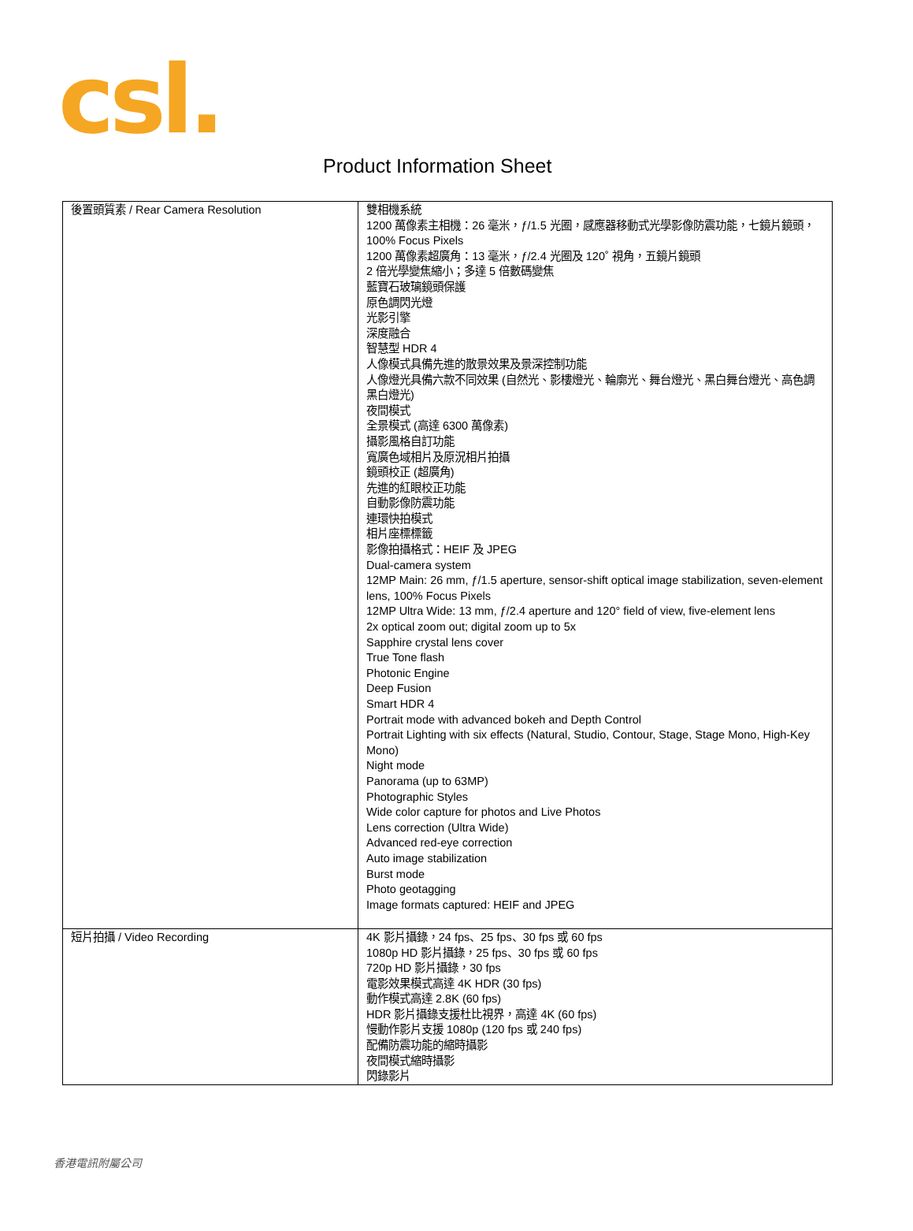csl.
Product Information Sheet
| 後置頭質素 / Rear Camera Resolution | 雙相機系統 1200 萬像素主相機：26 毫米，ƒ/1.5 光圈，感應器移動式光學影像防震功能，七鏡片鏡頭，100% Focus Pixels 1200 萬像素超廣角：13 毫米，ƒ/2.4 光圈及 120˚ 視角，五鏡片鏡頭 2 倍光學變焦縮小；多達 5 倍數碼變焦 藍寶石玻璃鏡頭保護 原色調閃光燈 光影引擎 深度融合 智慧型 HDR 4 人像模式具備先進的散景效果及景深控制功能 人像燈光具備六款不同效果 (自然光、影樓燈光、輪廓光、舞台燈光、黑白舞台燈光、高色調黑白燈光) 夜間模式 全景模式 (高達 6300 萬像素) 攝影風格自訂功能 寬廣色域相片及原況相片拍攝 鏡頭校正 (超廣角) 先進的紅眼校正功能 自動影像防震功能 連環快拍模式 相片座標標籤 影像拍攝格式：HEIF 及 JPEG Dual-camera system 12MP Main: 26 mm, ƒ/1.5 aperture, sensor-shift optical image stabilization, seven-element lens, 100% Focus Pixels 12MP Ultra Wide: 13 mm, ƒ/2.4 aperture and 120° field of view, five-element lens 2x optical zoom out; digital zoom up to 5x Sapphire crystal lens cover True Tone flash Photonic Engine Deep Fusion Smart HDR 4 Portrait mode with advanced bokeh and Depth Control Portrait Lighting with six effects (Natural, Studio, Contour, Stage, Stage Mono, High-Key Mono) Night mode Panorama (up to 63MP) Photographic Styles Wide color capture for photos and Live Photos Lens correction (Ultra Wide) Advanced red-eye correction Auto image stabilization Burst mode Photo geotagging Image formats captured: HEIF and JPEG |
| 短片拍攝 / Video Recording | 4K 影片攝錄，24 fps、25 fps、30 fps 或 60 fps 1080p HD 影片攝錄，25 fps、30 fps 或 60 fps 720p HD 影片攝錄，30 fps 電影效果模式高達 4K HDR (30 fps) 動作模式高達 2.8K (60 fps) HDR 影片攝錄支援杜比視界，高達 4K (60 fps) 慢動作影片支援 1080p (120 fps 或 240 fps) 配備防震功能的縮時攝影 夜間模式縮時攝影 閃錄影片 |
香港電訊附屬公司